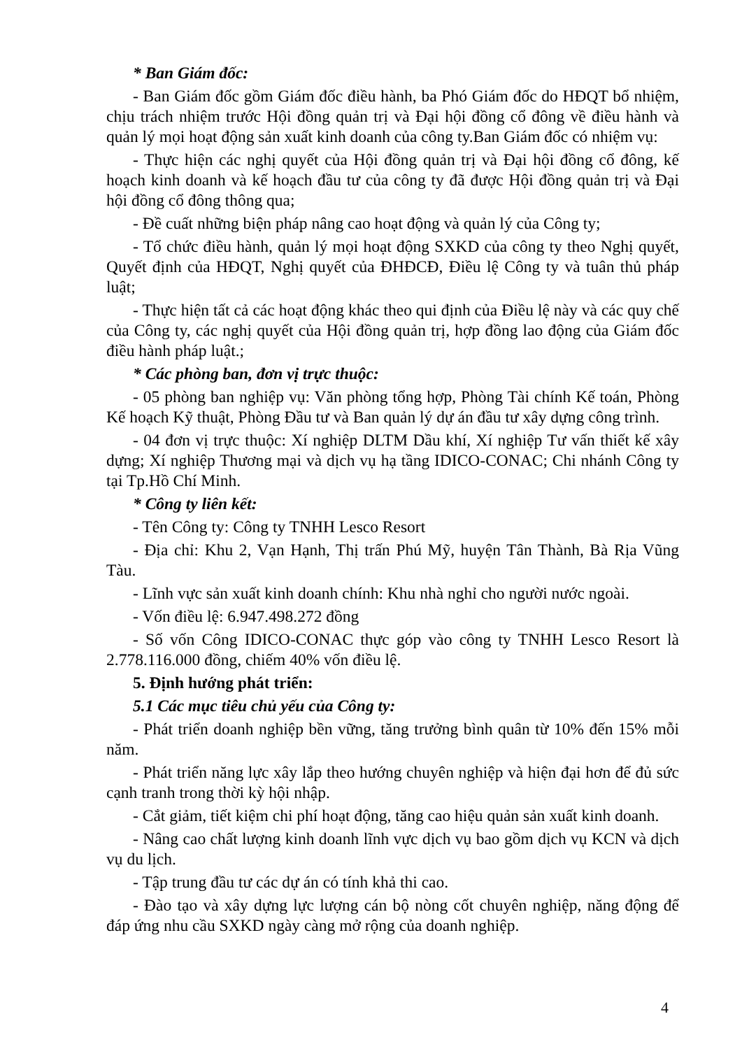* Ban Giám đốc:
- Ban Giám đốc gồm Giám đốc điều hành, ba Phó Giám đốc do HĐQT bổ nhiệm, chịu trách nhiệm trước Hội đồng quản trị và Đại hội đồng cổ đông về điều hành và quản lý mọi hoạt động sản xuất kinh doanh của công ty.Ban Giám đốc có nhiệm vụ:
- Thực hiện các nghị quyết của Hội đồng quản trị và Đại hội đồng cổ đông, kế hoạch kinh doanh và kế hoạch đầu tư của công ty đã được Hội đồng quản trị và Đại hội đồng cổ đông thông qua;
- Đề cuất những biện pháp nâng cao hoạt động và quản lý của Công ty;
- Tổ chức điều hành, quản lý mọi hoạt động SXKD của công ty theo Nghị quyết, Quyết định của HĐQT, Nghị quyết của ĐHĐCĐ, Điều lệ Công ty và tuân thủ pháp luật;
- Thực hiện tất cả các hoạt động khác theo qui định của Điều lệ này và các quy chế của Công ty, các nghị quyết của Hội đồng quản trị, hợp đồng lao động của Giám đốc điều hành pháp luật.;
* Các phòng ban, đơn vị trực thuộc:
- 05 phòng ban nghiệp vụ: Văn phòng tổng hợp, Phòng Tài chính Kế toán, Phòng Kế hoạch Kỹ thuật, Phòng Đầu tư và Ban quản lý dự án đầu tư xây dựng công trình.
- 04 đơn vị trực thuộc: Xí nghiệp DLTM Dầu khí, Xí nghiệp Tư vấn thiết kế xây dựng; Xí nghiệp Thương mại và dịch vụ hạ tầng IDICO-CONAC; Chi nhánh Công ty tại Tp.Hồ Chí Minh.
* Công ty liên kết:
- Tên Công ty: Công ty TNHH Lesco Resort
- Địa chỉ: Khu 2, Vạn Hạnh, Thị trấn Phú Mỹ, huyện Tân Thành, Bà Rịa Vũng Tàu.
- Lĩnh vực sản xuất kinh doanh chính: Khu nhà nghỉ cho người nước ngoài.
- Vốn điều lệ: 6.947.498.272 đồng
- Số vốn Công IDICO-CONAC thực góp vào công ty TNHH Lesco Resort là 2.778.116.000 đồng, chiếm 40% vốn điều lệ.
5. Định hướng phát triển:
5.1 Các mục tiêu chủ yếu của Công ty:
- Phát triển doanh nghiệp bền vững, tăng trưởng bình quân từ 10% đến 15% mỗi năm.
- Phát triển năng lực xây lắp theo hướng chuyên nghiệp và hiện đại hơn để đủ sức cạnh tranh trong thời kỳ hội nhập.
- Cắt giảm, tiết kiệm chi phí hoạt động, tăng cao hiệu quản sản xuất kinh doanh.
- Nâng cao chất lượng kinh doanh lĩnh vực dịch vụ bao gồm dịch vụ KCN và dịch vụ du lịch.
- Tập trung đầu tư các dự án có tính khả thi cao.
- Đào tạo và xây dựng lực lượng cán bộ nòng cốt chuyên nghiệp, năng động để đáp ứng nhu cầu SXKD ngày càng mở rộng của doanh nghiệp.
4